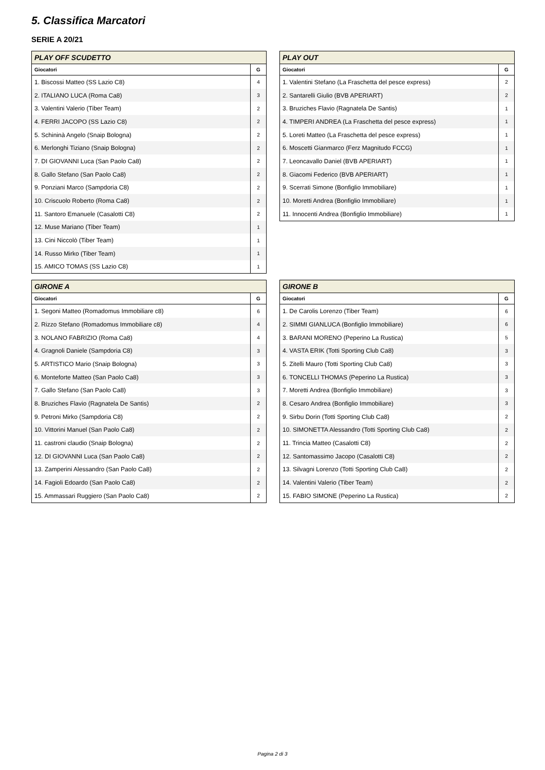5. Classifica Marcatori
SERIE A 20/21
| PLAY OFF SCUDETTO | |
| --- | --- |
| Giocatori | G |
| 1. Biscossi Matteo (SS Lazio C8) | 4 |
| 2. ITALIANO LUCA (Roma Ca8) | 3 |
| 3. Valentini Valerio (Tiber Team) | 2 |
| 4. FERRI JACOPO (SS Lazio C8) | 2 |
| 5. Schininà Angelo (Snaip Bologna) | 2 |
| 6. Merlonghi Tiziano (Snaip Bologna) | 2 |
| 7. DI GIOVANNI Luca (San Paolo Ca8) | 2 |
| 8. Gallo Stefano (San Paolo Ca8) | 2 |
| 9. Ponziani Marco (Sampdoria C8) | 2 |
| 10. Criscuolo Roberto (Roma Ca8) | 2 |
| 11. Santoro Emanuele (Casalotti C8) | 2 |
| 12. Muse Mariano (Tiber Team) | 1 |
| 13. Cini Niccolò (Tiber Team) | 1 |
| 14. Russo Mirko (Tiber Team) | 1 |
| 15. AMICO TOMAS (SS Lazio C8) | 1 |
| PLAY OUT | |
| --- | --- |
| Giocatori | G |
| 1. Valentini Stefano (La Fraschetta del pesce express) | 2 |
| 2. Santarelli Giulio (BVB APERIART) | 2 |
| 3. Bruziches Flavio (Ragnatela De Santis) | 1 |
| 4. TIMPERI ANDREA (La Fraschetta del pesce express) | 1 |
| 5. Loreti Matteo (La Fraschetta del pesce express) | 1 |
| 6. Moscetti Gianmarco (Ferz Magnitudo FCCG) | 1 |
| 7. Leoncavallo Daniel (BVB APERIART) | 1 |
| 8. Giacomi Federico (BVB APERIART) | 1 |
| 9. Scerrati Simone (Bonfiglio Immobiliare) | 1 |
| 10. Moretti Andrea (Bonfiglio Immobiliare) | 1 |
| 11. Innocenti Andrea (Bonfiglio Immobiliare) | 1 |
| GIRONE A | |
| --- | --- |
| Giocatori | G |
| 1. Segoni Matteo (Romadomus Immobiliare c8) | 6 |
| 2. Rizzo Stefano (Romadomus Immobiliare c8) | 4 |
| 3. NOLANO FABRIZIO (Roma Ca8) | 4 |
| 4. Gragnoli Daniele (Sampdoria C8) | 3 |
| 5. ARTISTICO Mario (Snaip Bologna) | 3 |
| 6. Monteforte Matteo (San Paolo Ca8) | 3 |
| 7. Gallo Stefano (San Paolo Ca8) | 3 |
| 8. Bruziches Flavio (Ragnatela De Santis) | 2 |
| 9. Petroni Mirko (Sampdoria C8) | 2 |
| 10. Vittorini Manuel (San Paolo Ca8) | 2 |
| 11. castroni claudio (Snaip Bologna) | 2 |
| 12. DI GIOVANNI Luca (San Paolo Ca8) | 2 |
| 13. Zamperini Alessandro (San Paolo Ca8) | 2 |
| 14. Fagioli Edoardo (San Paolo Ca8) | 2 |
| 15. Ammassari Ruggiero (San Paolo Ca8) | 2 |
| GIRONE B | |
| --- | --- |
| Giocatori | G |
| 1. De Carolis Lorenzo (Tiber Team) | 6 |
| 2. SIMMI GIANLUCA (Bonfiglio Immobiliare) | 6 |
| 3. BARANI MORENO (Peperino La Rustica) | 5 |
| 4. VASTA ERIK (Totti Sporting Club Ca8) | 3 |
| 5. Zitelli Mauro (Totti Sporting Club Ca8) | 3 |
| 6. TONCELLI THOMAS (Peperino La Rustica) | 3 |
| 7. Moretti Andrea (Bonfiglio Immobiliare) | 3 |
| 8. Cesaro Andrea (Bonfiglio Immobiliare) | 3 |
| 9. Sirbu Dorin (Totti Sporting Club Ca8) | 2 |
| 10. SIMONETTA Alessandro (Totti Sporting Club Ca8) | 2 |
| 11. Trincia Matteo (Casalotti C8) | 2 |
| 12. Santomassimo Jacopo (Casalotti C8) | 2 |
| 13. Silvagni Lorenzo (Totti Sporting Club Ca8) | 2 |
| 14. Valentini Valerio (Tiber Team) | 2 |
| 15. FABIO SIMONE (Peperino La Rustica) | 2 |
Pagina 2 di 3